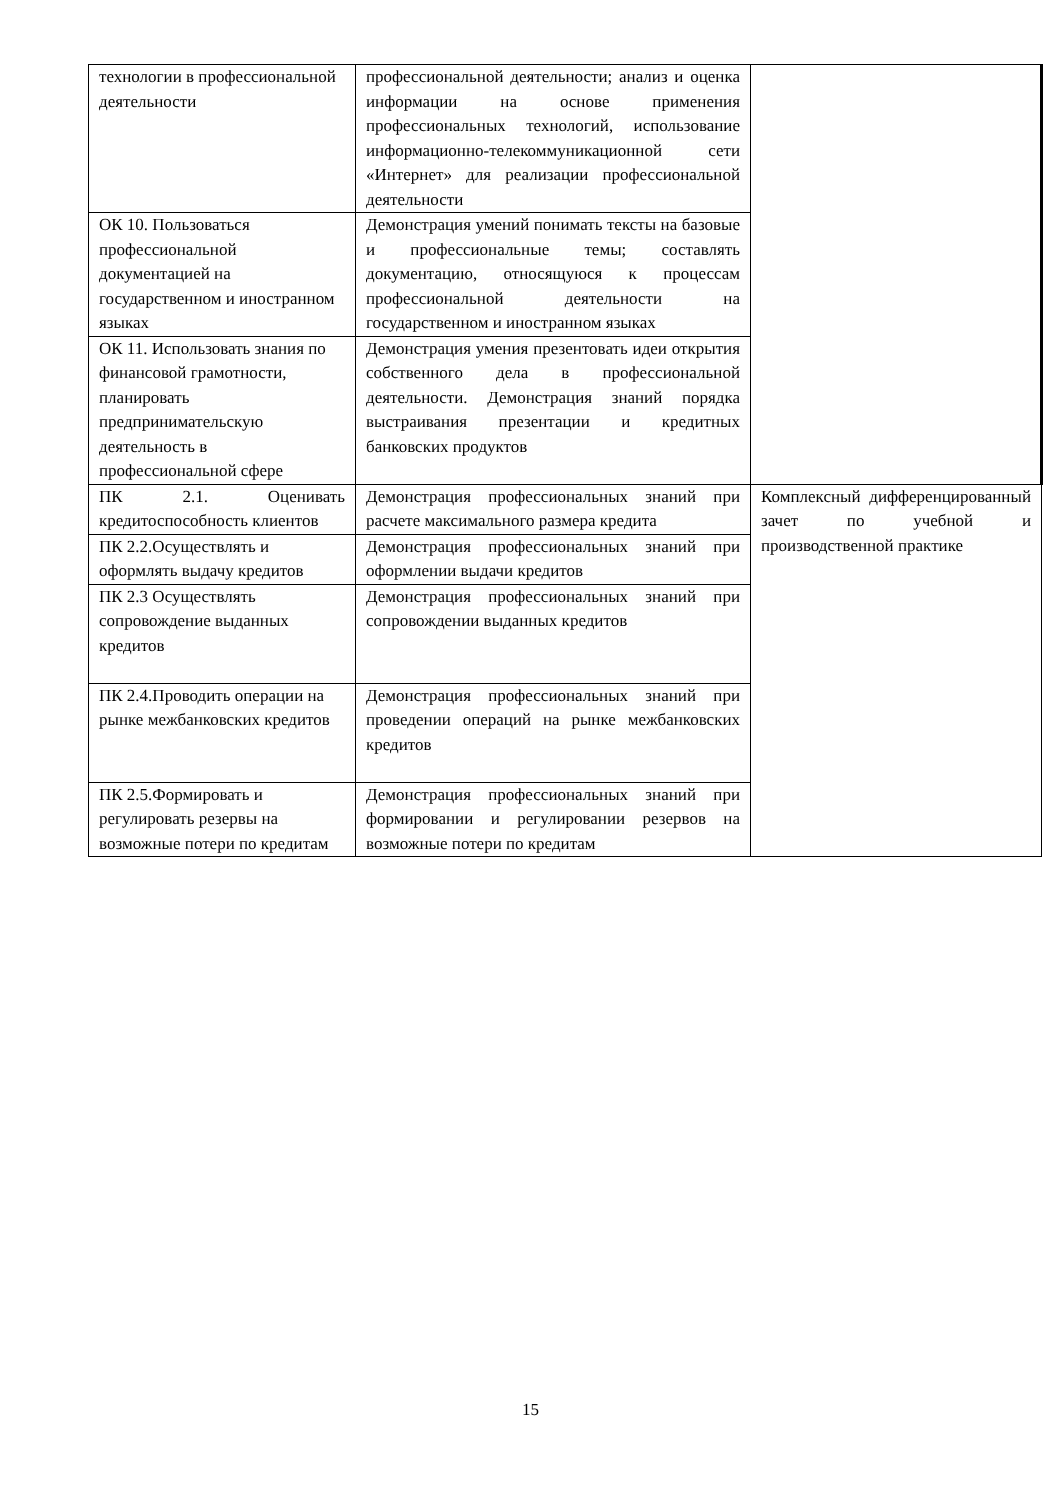| технологии в профессиональной деятельности | профессиональной деятельности; анализ и оценка информации на основе применения профессиональных технологий, использование информационно-телекоммуникационной сети «Интернет» для реализации профессиональной деятельности | |
| ОК 10. Пользоваться профессиональной документацией на государственном и иностранном языках | Демонстрация умений понимать тексты на базовые и профессиональные темы; составлять документацию, относящуюся к процессам профессиональной деятельности на государственном и иностранном языках | |
| ОК 11. Использовать знания по финансовой грамотности, планировать предпринимательскую деятельность в профессиональной сфере | Демонстрация умения презентовать идеи открытия собственного дела в профессиональной деятельности. Демонстрация знаний порядка выстраивания презентации и кредитных банковских продуктов | |
| ПК 2.1. Оценивать кредитоспособность клиентов | Демонстрация профессиональных знаний при расчете максимального размера кредита | Комплексный дифференцированный зачет по учебной и производственной практике |
| ПК 2.2.Осуществлять и оформлять выдачу кредитов | Демонстрация профессиональных знаний при оформлении выдачи кредитов | |
| ПК 2.3 Осуществлять сопровождение выданных кредитов | Демонстрация профессиональных знаний при сопровождении выданных кредитов | |
| ПК 2.4.Проводить операции на рынке межбанковских кредитов | Демонстрация профессиональных знаний при проведении операций на рынке межбанковских кредитов | |
| ПК 2.5.Формировать и регулировать резервы на возможные потери по кредитам | Демонстрация профессиональных знаний при формировании и регулировании резервов на возможные потери по кредитам | |
15